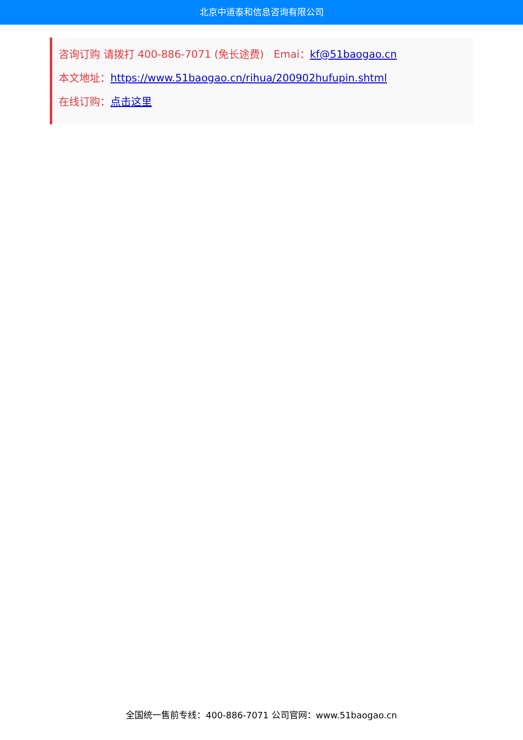北京中道泰和信息咨询有限公司
咨询订购 请拨打 400-886-7071 (免长途费) Emai：kf@51baogao.cn
本文地址：https://www.51baogao.cn/rihua/200902hufupin.shtml
在线订购：点击这里
全国统一售前专线：400-886-7071 公司官网：www.51baogao.cn